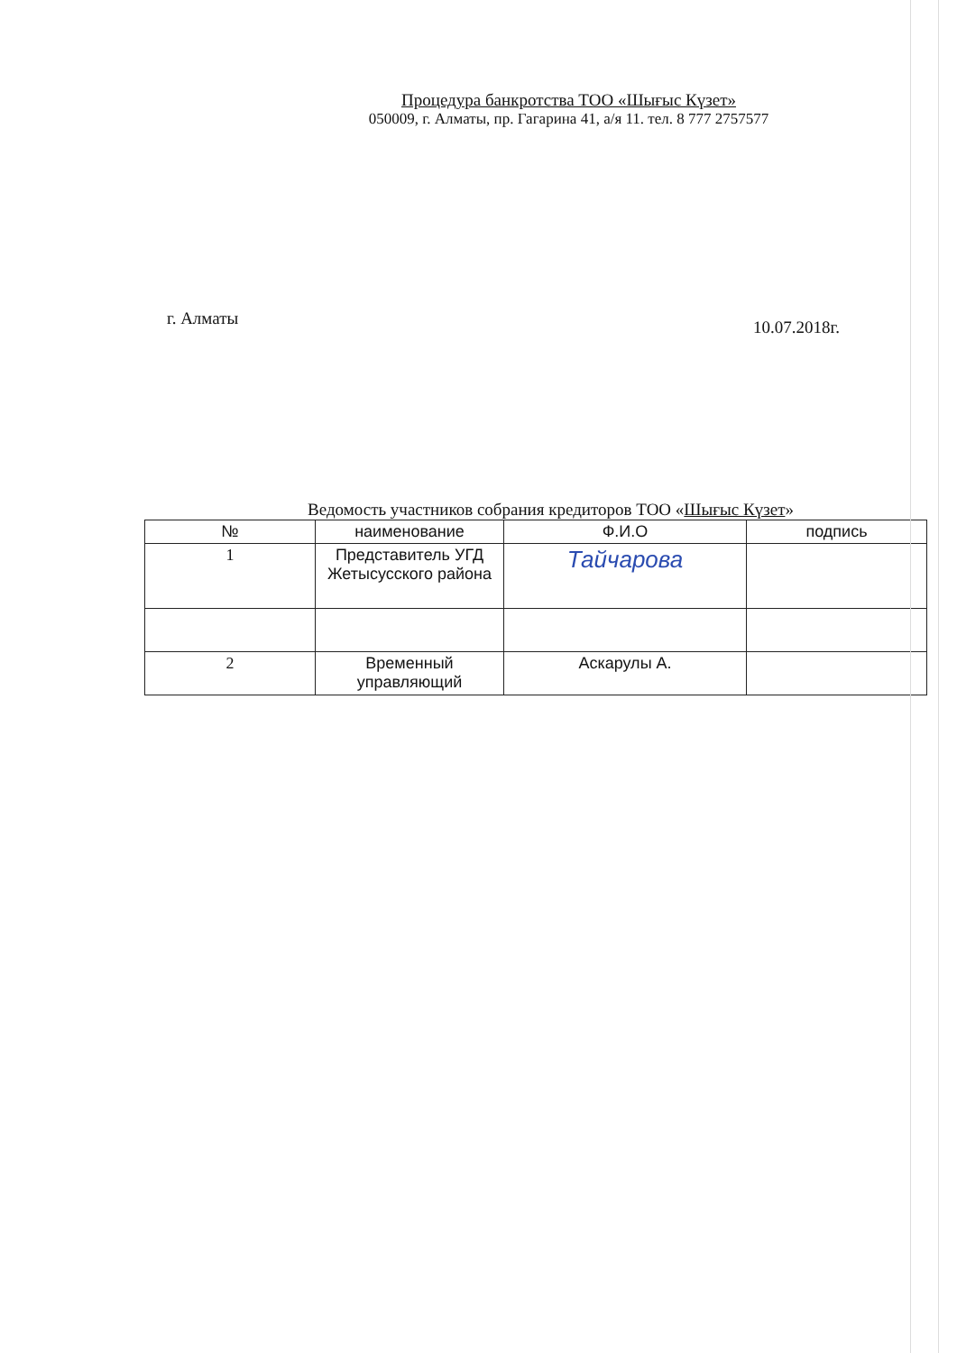Процедура банкротства ТОО «Шығыс Күзет»
050009, г. Алматы, пр. Гагарина 41, а/я 11. тел. 8 777 2757577
г. Алматы 10.07.2018г.
Ведомость участников собрания кредиторов ТОО «Шығыс Күзет»
| № | наименование | Ф.И.О | подпись |
| --- | --- | --- | --- |
| 1 | Представитель УГД Жетысусского района | Тайчарова | |
| 2 | Временный управляющий | Аскарулы А. | |